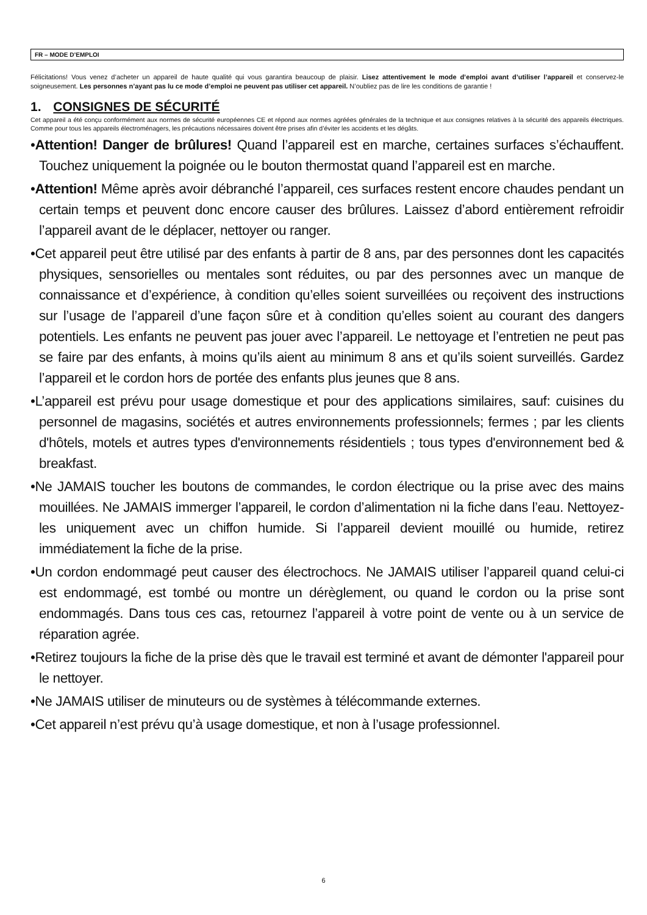FR – MODE D’EMPLOI
Félicitations! Vous venez d’acheter un appareil de haute qualité qui vous garantira beaucoup de plaisir. Lisez attentivement le mode d’emploi avant d’utiliser l’appareil et conservez-le soigneusement. Les personnes n’ayant pas lu ce mode d’emploi ne peuvent pas utiliser cet appareil. N’oubliez pas de lire les conditions de garantie !
1. CONSIGNES DE SÉCURITÉ
Cet appareil a été conçu conformément aux normes de sécurité européennes CE et répond aux normes agréées générales de la technique et aux consignes relatives à la sécurité des appareils électriques. Comme pour tous les appareils électroménagers, les précautions nécessaires doivent être prises afin d’éviter les accidents et les dégâts.
•Attention! Danger de brûlures! Quand l’appareil est en marche, certaines surfaces s’échauffent. Touchez uniquement la poignée ou le bouton thermostat quand l’appareil est en marche.
•Attention! Même après avoir débranché l’appareil, ces surfaces restent encore chaudes pendant un certain temps et peuvent donc encore causer des brûlures. Laissez d’abord entièrement refroidir l’appareil avant de le déplacer, nettoyer ou ranger.
•Cet appareil peut être utilisé par des enfants à partir de 8 ans, par des personnes dont les capacités physiques, sensorielles ou mentales sont réduites, ou par des personnes avec un manque de connaissance et d’expérience, à condition qu’elles soient surveillées ou reçoivent des instructions sur l’usage de l’appareil d’une façon sûre et à condition qu’elles soient au courant des dangers potentiels. Les enfants ne peuvent pas jouer avec l’appareil. Le nettoyage et l’entretien ne peut pas se faire par des enfants, à moins qu’ils aient au minimum 8 ans et qu’ils soient surveillés. Gardez l’appareil et le cordon hors de portée des enfants plus jeunes que 8 ans.
•L’appareil est prévu pour usage domestique et pour des applications similaires, sauf: cuisines du personnel de magasins, sociétés et autres environnements professionnels; fermes ; par les clients d'hôtels, motels et autres types d'environnements résidentiels ; tous types d'environnement bed & breakfast.
•Ne JAMAIS toucher les boutons de commandes, le cordon électrique ou la prise avec des mains mouillées. Ne JAMAIS immerger l’appareil, le cordon d’alimentation ni la fiche dans l’eau. Nettoyez-les uniquement avec un chiffon humide. Si l’appareil devient mouillé ou humide, retirez immédiatement la fiche de la prise.
•Un cordon endommagé peut causer des électrochocs. Ne JAMAIS utiliser l’appareil quand celui-ci est endommagé, est tombé ou montre un dérèglement, ou quand le cordon ou la prise sont endommagés. Dans tous ces cas, retournez l’appareil à votre point de vente ou à un service de réparation agrée.
•Retirez toujours la fiche de la prise dès que le travail est terminé et avant de démonter l'appareil pour le nettoyer.
•Ne JAMAIS utiliser de minuteurs ou de systèmes à télécommande externes.
•Cet appareil n’est prévu qu’à usage domestique, et non à l’usage professionnel.
6